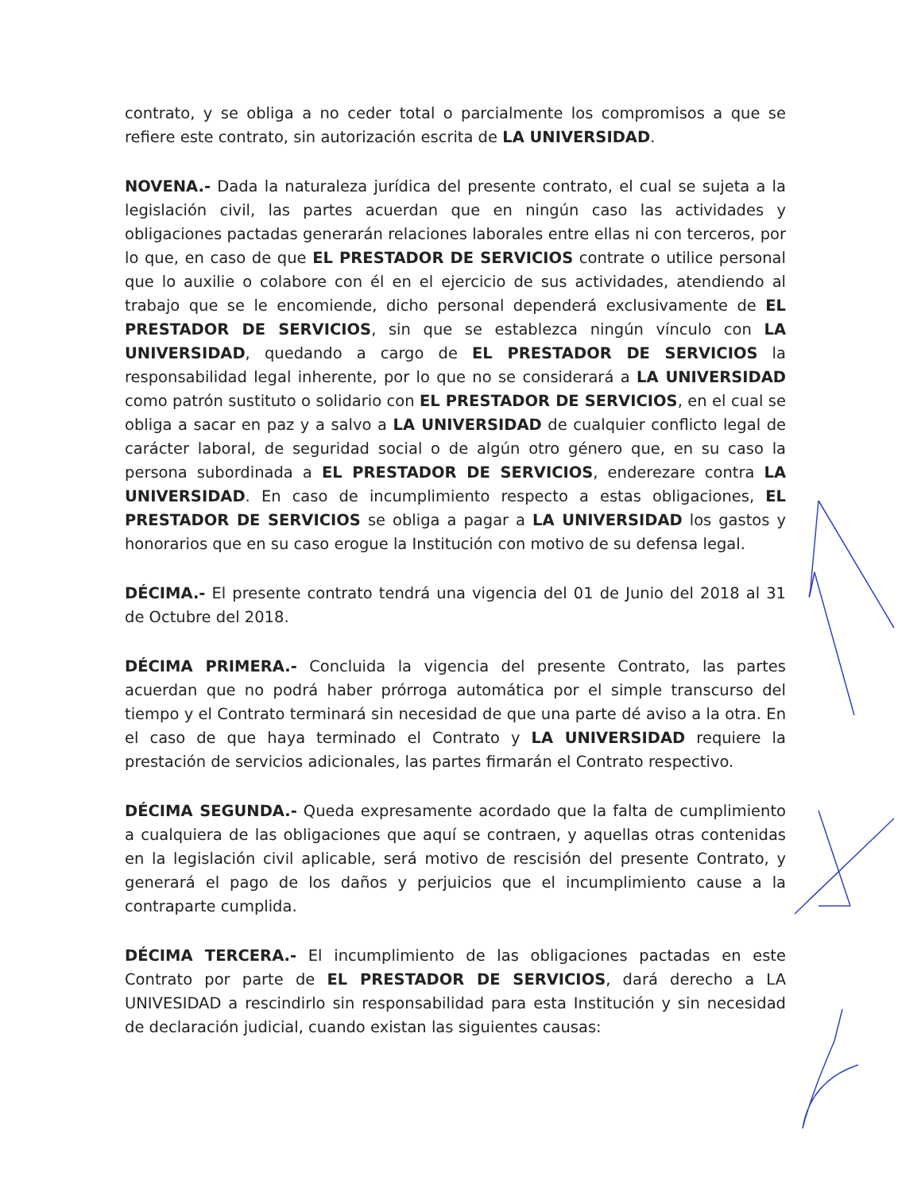contrato, y se obliga a no ceder total o parcialmente los compromisos a que se refiere este contrato, sin autorización escrita de LA UNIVERSIDAD.
NOVENA.- Dada la naturaleza jurídica del presente contrato, el cual se sujeta a la legislación civil, las partes acuerdan que en ningún caso las actividades y obligaciones pactadas generarán relaciones laborales entre ellas ni con terceros, por lo que, en caso de que EL PRESTADOR DE SERVICIOS contrate o utilice personal que lo auxilie o colabore con él en el ejercicio de sus actividades, atendiendo al trabajo que se le encomiende, dicho personal dependerá exclusivamente de EL PRESTADOR DE SERVICIOS, sin que se establezca ningún vínculo con LA UNIVERSIDAD, quedando a cargo de EL PRESTADOR DE SERVICIOS la responsabilidad legal inherente, por lo que no se considerará a LA UNIVERSIDAD como patrón sustituto o solidario con EL PRESTADOR DE SERVICIOS, en el cual se obliga a sacar en paz y a salvo a LA UNIVERSIDAD de cualquier conflicto legal de carácter laboral, de seguridad social o de algún otro género que, en su caso la persona subordinada a EL PRESTADOR DE SERVICIOS, enderezare contra LA UNIVERSIDAD. En caso de incumplimiento respecto a estas obligaciones, EL PRESTADOR DE SERVICIOS se obliga a pagar a LA UNIVERSIDAD los gastos y honorarios que en su caso erogue la Institución con motivo de su defensa legal.
DÉCIMA.- El presente contrato tendrá una vigencia del 01 de Junio del 2018 al 31 de Octubre del 2018.
DÉCIMA PRIMERA.- Concluida la vigencia del presente Contrato, las partes acuerdan que no podrá haber prórroga automática por el simple transcurso del tiempo y el Contrato terminará sin necesidad de que una parte dé aviso a la otra. En el caso de que haya terminado el Contrato y LA UNIVERSIDAD requiere la prestación de servicios adicionales, las partes firmarán el Contrato respectivo.
DÉCIMA SEGUNDA.- Queda expresamente acordado que la falta de cumplimiento a cualquiera de las obligaciones que aquí se contraen, y aquellas otras contenidas en la legislación civil aplicable, será motivo de rescisión del presente Contrato, y generará el pago de los daños y perjuicios que el incumplimiento cause a la contraparte cumplida.
DÉCIMA TERCERA.- El incumplimiento de las obligaciones pactadas en este Contrato por parte de EL PRESTADOR DE SERVICIOS, dará derecho a LA UNIVESIDAD a rescindirlo sin responsabilidad para esta Institución y sin necesidad de declaración judicial, cuando existan las siguientes causas: